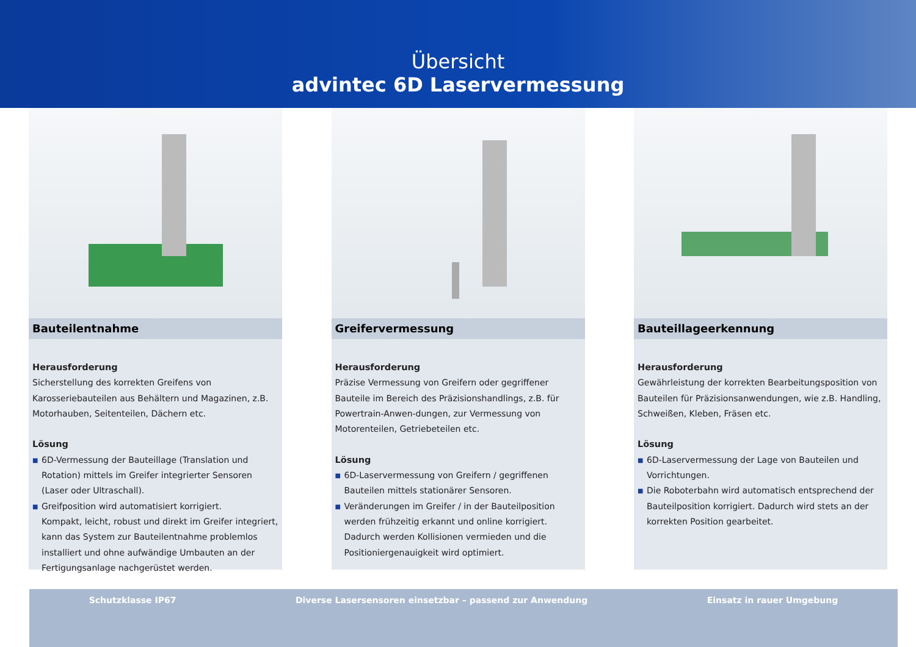Übersicht
advintec 6D Laservermessung
Bauteilentnahme
Herausforderung
Sicherstellung des korrekten Greifens von Karosseriebauteilen aus Behältern und Magazinen, z.B. Motorhauben, Seitenteilen, Dächern etc.
Lösung
■ 6D-Vermessung der Bauteillage (Translation und Rotation) mittels im Greifer integrierter Sensoren (Laser oder Ultraschall).
■ Greifposition wird automatisiert korrigiert.
Kompakt, leicht, robust und direkt im Greifer integriert, kann das System zur Bauteilentnahme problemlos installiert und ohne aufwändige Umbauten an der Fertigungsanlage nachgerüstet werden.
Greifervermessung
Herausforderung
Präzise Vermessung von Greifern oder gegriffener Bauteile im Bereich des Präzisionshandlings, z.B. für Powertrain-Anwen-dungen, zur Vermessung von Motorenteilen, Getriebeteilen etc.
Lösung
■ 6D-Laservermessung von Greifern / gegriffenen Bauteilen mittels stationärer Sensoren.
■ Veränderungen im Greifer / in der Bauteilposition werden frühzeitig erkannt und online korrigiert. Dadurch werden Kollisionen vermieden und die Positioniergenauigkeit wird optimiert.
Bauteillageerkennung
Herausforderung
Gewährleistung der korrekten Bearbeitungsposition von Bauteilen für Präzisionsanwendungen, wie z.B. Handling, Schweißen, Kleben, Fräsen etc.
Lösung
■ 6D-Laservermessung der Lage von Bauteilen und Vorrichtungen.
■ Die Roboterbahn wird automatisch entsprechend der Bauteilposition korrigiert. Dadurch wird stets an der korrekten Position gearbeitet.
Schutzklasse IP67 Diverse Lasersensoren einsetzbar – passend zur Anwendung
Einsatz in rauer Umgebung